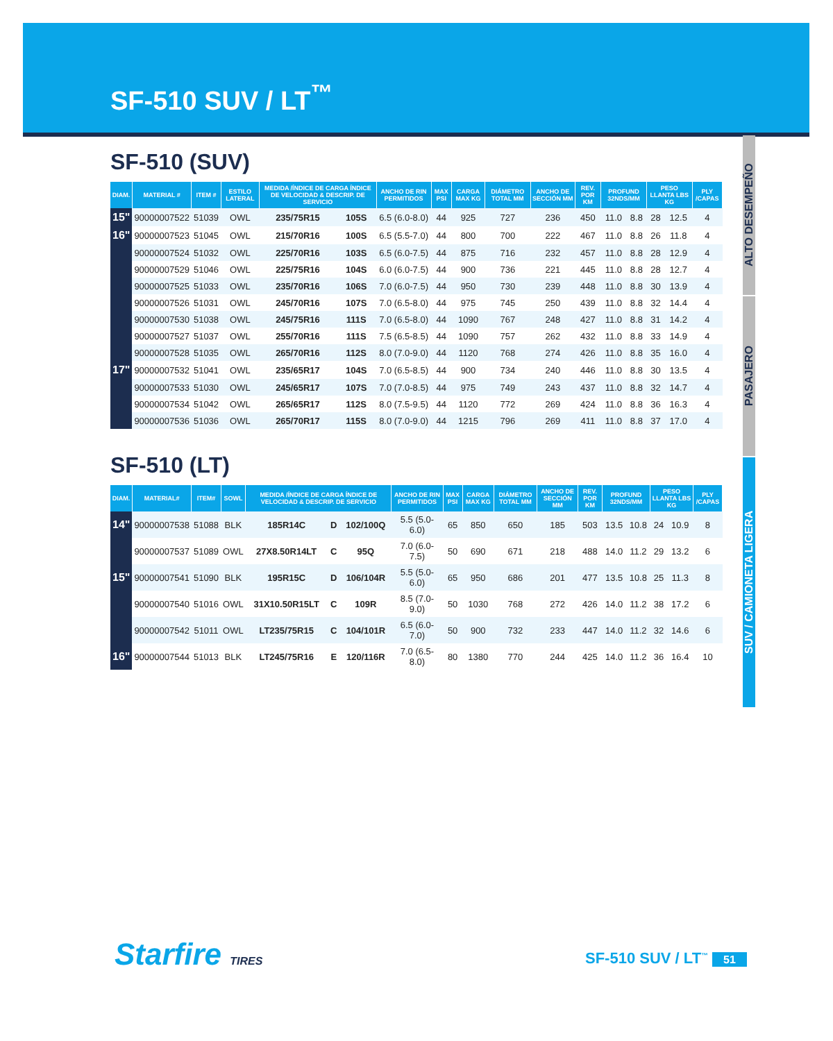SF-510 SUV / LT<sup>™</sup>
SF-510 (SUV)
| DIAM. | MATERIAL # | ITEM # | ESTILO LATERAL | MEDIDA /ÍNDICE DE CARGA ÍNDICE DE VELOCIDAD & DESCRIP. DE SERVICIO | | ANCHO DE RIN PERMITIDOS | MAX PSI | CARGA MAX KG | DIÁMETRO TOTAL MM | ANCHO DE SECCIÓN MM | REV. POR KM | PROFUND 32NDS/MM | | PESO LLANTA LBS KG | | PLY /CAPAS |
| --- | --- | --- | --- | --- | --- | --- | --- | --- | --- | --- | --- | --- | --- | --- | --- | --- |
| 15" | 90000007522 | 51039 | OWL | 235/75R15 | 105S | 6.5 (6.0-8.0) | 44 | 925 | 727 | 236 | 450 | 11.0 | 8.8 | 28 | 12.5 | 4 |
| 16" | 90000007523 | 51045 | OWL | 215/70R16 | 100S | 6.5 (5.5-7.0) | 44 | 800 | 700 | 222 | 467 | 11.0 | 8.8 | 26 | 11.8 | 4 |
| | 90000007524 | 51032 | OWL | 225/70R16 | 103S | 6.5 (6.0-7.5) | 44 | 875 | 716 | 232 | 457 | 11.0 | 8.8 | 28 | 12.9 | 4 |
| | 90000007529 | 51046 | OWL | 225/75R16 | 104S | 6.0 (6.0-7.5) | 44 | 900 | 736 | 221 | 445 | 11.0 | 8.8 | 28 | 12.7 | 4 |
| | 90000007525 | 51033 | OWL | 235/70R16 | 106S | 7.0 (6.0-7.5) | 44 | 950 | 730 | 239 | 448 | 11.0 | 8.8 | 30 | 13.9 | 4 |
| | 90000007526 | 51031 | OWL | 245/70R16 | 107S | 7.0 (6.5-8.0) | 44 | 975 | 745 | 250 | 439 | 11.0 | 8.8 | 32 | 14.4 | 4 |
| | 90000007530 | 51038 | OWL | 245/75R16 | 111S | 7.0 (6.5-8.0) | 44 | 1090 | 767 | 248 | 427 | 11.0 | 8.8 | 31 | 14.2 | 4 |
| | 90000007527 | 51037 | OWL | 255/70R16 | 111S | 7.5 (6.5-8.5) | 44 | 1090 | 757 | 262 | 432 | 11.0 | 8.8 | 33 | 14.9 | 4 |
| | 90000007528 | 51035 | OWL | 265/70R16 | 112S | 8.0 (7.0-9.0) | 44 | 1120 | 768 | 274 | 426 | 11.0 | 8.8 | 35 | 16.0 | 4 |
| 17" | 90000007532 | 51041 | OWL | 235/65R17 | 104S | 7.0 (6.5-8.5) | 44 | 900 | 734 | 240 | 446 | 11.0 | 8.8 | 30 | 13.5 | 4 |
| | 90000007533 | 51030 | OWL | 245/65R17 | 107S | 7.0 (7.0-8.5) | 44 | 975 | 749 | 243 | 437 | 11.0 | 8.8 | 32 | 14.7 | 4 |
| | 90000007534 | 51042 | OWL | 265/65R17 | 112S | 8.0 (7.5-9.5) | 44 | 1120 | 772 | 269 | 424 | 11.0 | 8.8 | 36 | 16.3 | 4 |
| | 90000007536 | 51036 | OWL | 265/70R17 | 115S | 8.0 (7.0-9.0) | 44 | 1215 | 796 | 269 | 411 | 11.0 | 8.8 | 37 | 17.0 | 4 |
SF-510 (LT)
| DIAM. | MATERIAL# | ITEM# | SOWL | MEDIDA /ÍNDICE DE CARGA ÍNDICE DE VELOCIDAD & DESCRIP. DE SERVICIO | | | ANCHO DE RIN PERMITIDOS | MAX PSI | CARGA MAX KG | DIÁMETRO TOTAL MM | ANCHO DE SECCIÓN MM | REV. POR KM | PROFUND 32NDS/MM | | PESO LLANTA LBS KG | | PLY /CAPAS |
| --- | --- | --- | --- | --- | --- | --- | --- | --- | --- | --- | --- | --- | --- | --- | --- | --- | --- |
| 14" | 90000007538 | 51088 | BLK | 185R14C | D | 102/100Q | 5.5 (5.0-6.0) | 65 | 850 | 650 | 185 | 503 | 13.5 | 10.8 | 24 | 10.9 | 8 |
| | 90000007537 | 51089 | OWL | 27X8.50R14LT | C | 95Q | 7.0 (6.0-7.5) | 50 | 690 | 671 | 218 | 488 | 14.0 | 11.2 | 29 | 13.2 | 6 |
| 15" | 90000007541 | 51090 | BLK | 195R15C | D | 106/104R | 5.5 (5.0-6.0) | 65 | 950 | 686 | 201 | 477 | 13.5 | 10.8 | 25 | 11.3 | 8 |
| | 90000007540 | 51016 | OWL | 31X10.50R15LT | C | 109R | 8.5 (7.0-9.0) | 50 | 1030 | 768 | 272 | 426 | 14.0 | 11.2 | 38 | 17.2 | 6 |
| | 90000007542 | 51011 | OWL | LT235/75R15 | C | 104/101R | 6.5 (6.0-7.0) | 50 | 900 | 732 | 233 | 447 | 14.0 | 11.2 | 32 | 14.6 | 6 |
| 16" | 90000007544 | 51013 | BLK | LT245/75R16 | E | 120/116R | 7.0 (6.5-8.0) | 80 | 1380 | 770 | 244 | 425 | 14.0 | 11.2 | 36 | 16.4 | 10 |
ALTO DESEMPEÑO
PASAJERO
SUV / CAMIONETA LIGERA
Starfire TIRES SF-510 SUV / LT<sup>™</sup> 51